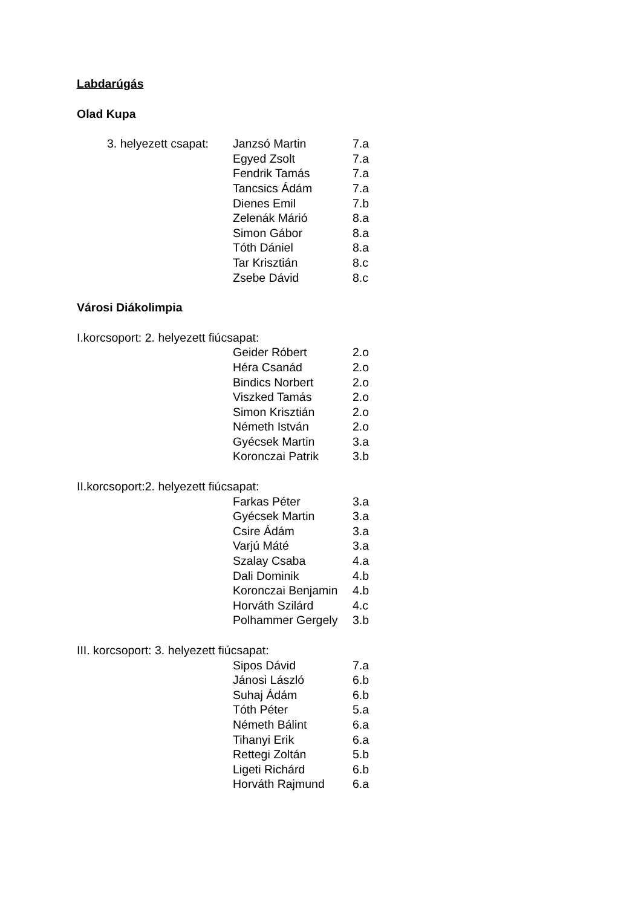Labdarúgás
Olad Kupa
3. helyezett csapat:
Janzsó Martin 7.a
Egyed Zsolt 7.a
Fendrik Tamás 7.a
Tancsics Ádám 7.a
Dienes Emil 7.b
Zelenák Márió 8.a
Simon Gábor 8.a
Tóth Dániel 8.a
Tar Krisztián 8.c
Zsebe Dávid 8.c
Városi Diákolimpia
I.korcsoport: 2. helyezett fiúcsapat:
Geider Róbert 2.o
Héra Csanád 2.o
Bindics Norbert 2.o
Viszked Tamás 2.o
Simon Krisztián 2.o
Németh István 2.o
Gyécsek Martin 3.a
Koronczai Patrik 3.b
II.korcsoport:2. helyezett fiúcsapat:
Farkas Péter 3.a
Gyécsek Martin 3.a
Csire Ádám 3.a
Varjú Máté 3.a
Szalay Csaba 4.a
Dali Dominik 4.b
Koronczai Benjamin
4.b
Horváth Szilárd 4.c
Polhammer Gergely
3.b
III. korcsoport: 3. helyezett fiúcsapat:
Sipos Dávid 7.a
Jánosi László 6.b
Suhaj Ádám 6.b
Tóth Péter 5.a
Németh Bálint 6.a
Tihanyi Erik 6.a
Rettegi Zoltán 5.b
Ligeti Richárd 6.b
Horváth Rajmund 6.a